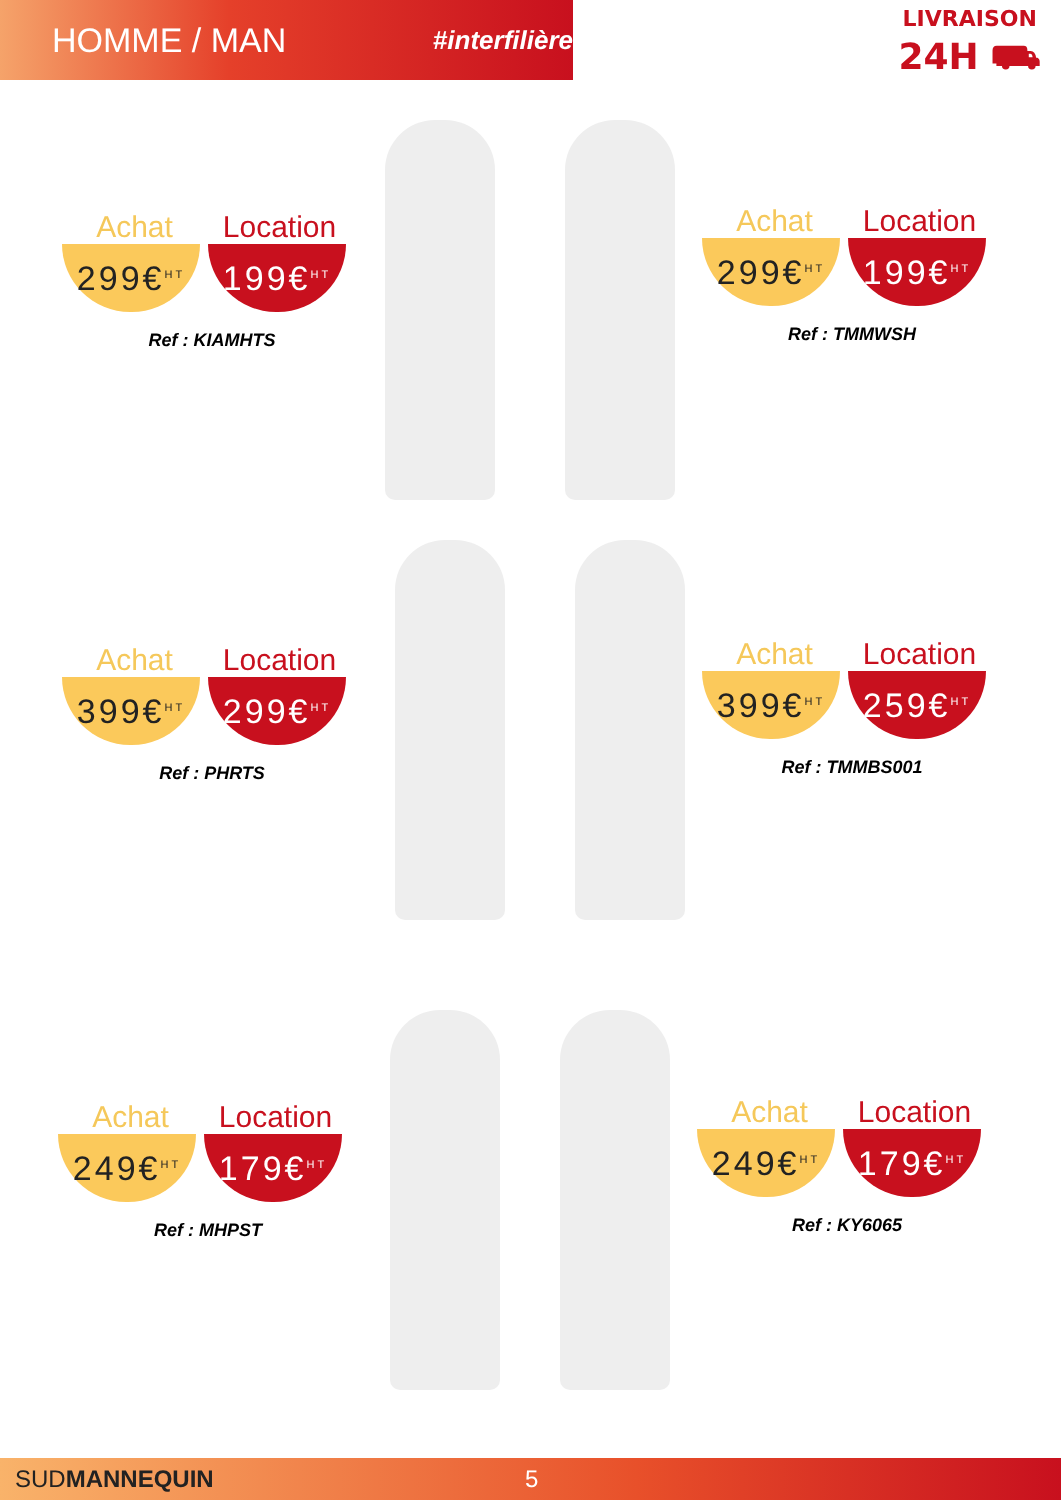HOMME / MAN
#interfilière
LIVRAISON
24H ⛟
Achat Location
299€<sup>HT</sup>
199€<sup>HT</sup>
Ref : KIAMHTS
Achat Location
299€<sup>HT</sup>
199€<sup>HT</sup>
Ref : TMMWSH
Achat Location
399€<sup>HT</sup>
299€<sup>HT</sup>
Ref : PHRTS
Achat Location
399€<sup>HT</sup>
259€<sup>HT</sup>
Ref : TMMBS001
Achat Location
249€<sup>HT</sup>
179€<sup>HT</sup>
Ref : MHPST
Achat Location
249€<sup>HT</sup>
179€<sup>HT</sup>
Ref : KY6065
SUDMANNEQUIN 5